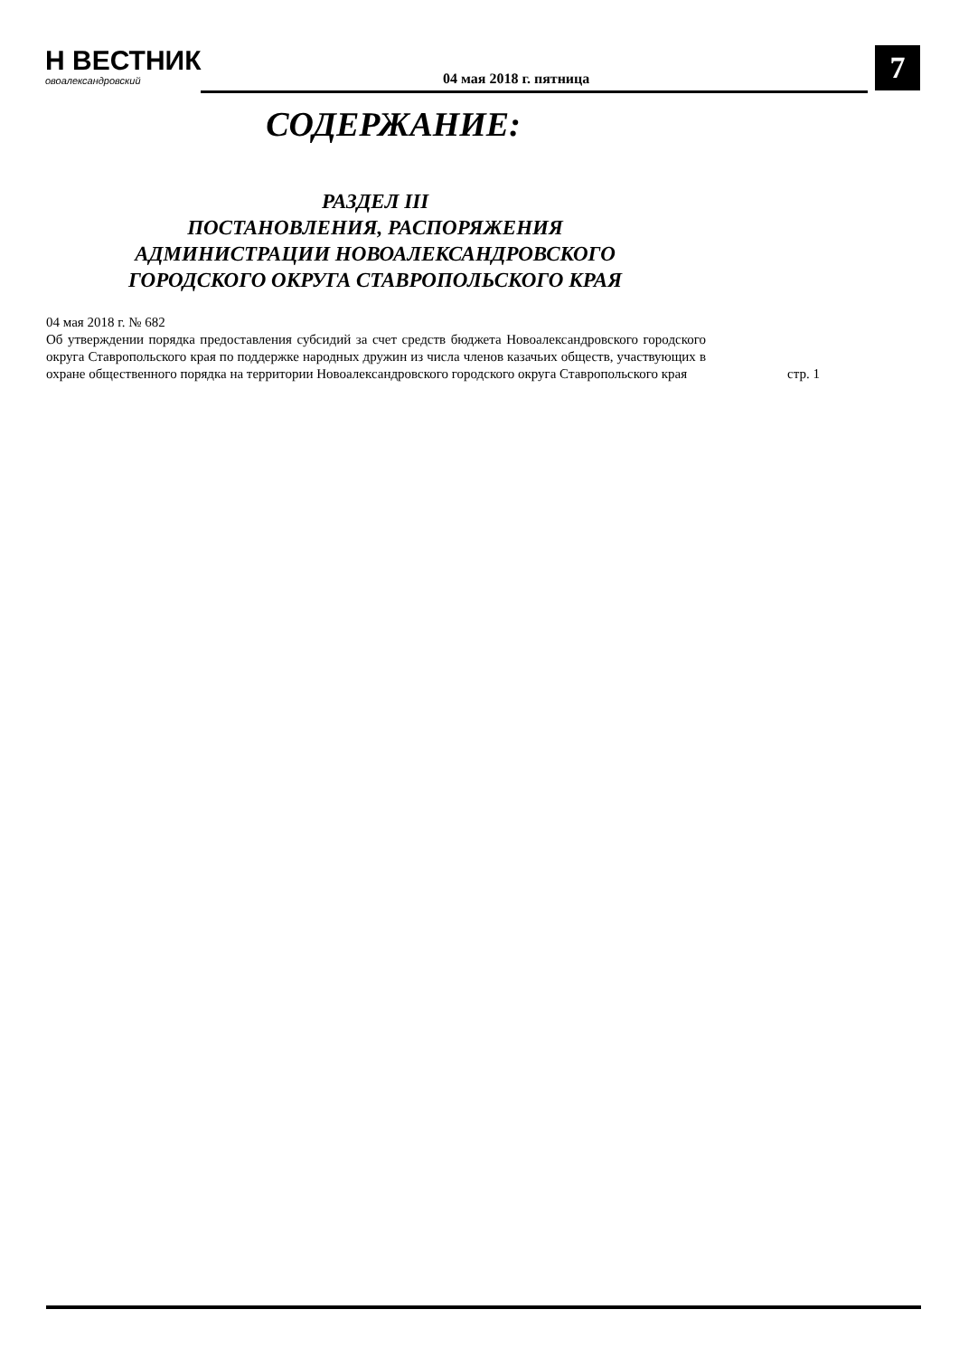Н ВЕСТНИК
овоалександровский
04 мая 2018 г. пятница 7
СОДЕРЖАНИЕ:
РАЗДЕЛ III
ПОСТАНОВЛЕНИЯ, РАСПОРЯЖЕНИЯ
АДМИНИСТРАЦИИ НОВОАЛЕКСАНДРОВСКОГО
ГОРОДСКОГО ОКРУГА СТАВРОПОЛЬСКОГО КРАЯ
04 мая 2018 г. № 682
Об утверждении порядка предоставления субсидий за счет средств бюджета Новоалександровского городского округа Ставропольского края по поддержке народных дружин из числа членов казачьих обществ, участвующих в охране общественного порядка на территории Новоалександровского городского округа Ставропольского края
стр. 1